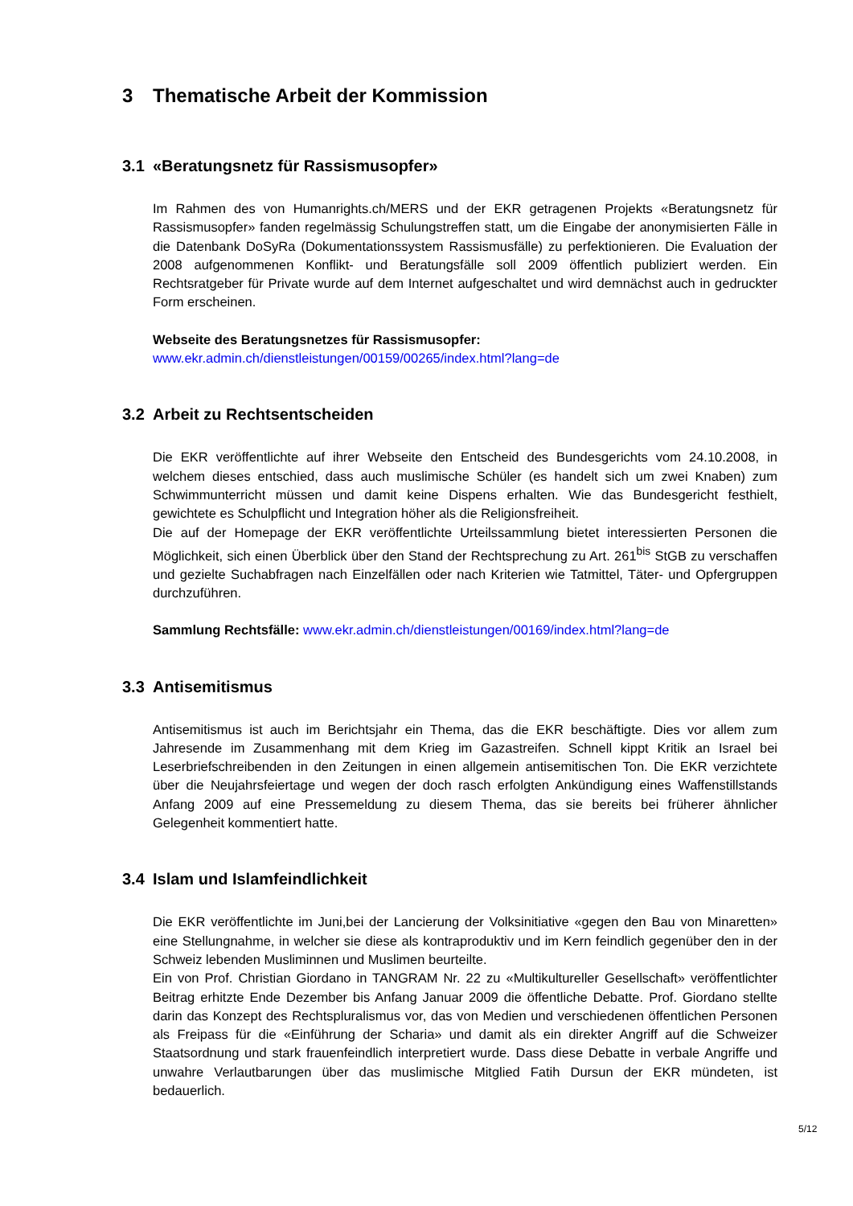3 Thematische Arbeit der Kommission
3.1 «Beratungsnetz für Rassismusopfer»
Im Rahmen des von Humanrights.ch/MERS und der EKR getragenen Projekts «Beratungsnetz für Rassismusopfer» fanden regelmässig Schulungstreffen statt, um die Eingabe der anonymisierten Fälle in die Datenbank DoSyRa (Dokumentationssystem Rassismusfälle) zu perfektionieren. Die Evaluation der 2008 aufgenommenen Konflikt- und Beratungsfälle soll 2009 öffentlich publiziert werden. Ein Rechtsratgeber für Private wurde auf dem Internet aufgeschaltet und wird demnächst auch in gedruckter Form erscheinen.
Webseite des Beratungsnetzes für Rassismusopfer:
www.ekr.admin.ch/dienstleistungen/00159/00265/index.html?lang=de
3.2 Arbeit zu Rechtsentscheiden
Die EKR veröffentlichte auf ihrer Webseite den Entscheid des Bundesgerichts vom 24.10.2008, in welchem dieses entschied, dass auch muslimische Schüler (es handelt sich um zwei Knaben) zum Schwimmunterricht müssen und damit keine Dispens erhalten. Wie das Bundesgericht festhielt, gewichtete es Schulpflicht und Integration höher als die Religionsfreiheit.
Die auf der Homepage der EKR veröffentlichte Urteilssammlung bietet interessierten Personen die Möglichkeit, sich einen Überblick über den Stand der Rechtsprechung zu Art. 261<sup>bis</sup> StGB zu verschaffen und gezielte Suchabfragen nach Einzelfällen oder nach Kriterien wie Tatmittel, Täter- und Opfergruppen durchzuführen.
Sammlung Rechtsfälle: www.ekr.admin.ch/dienstleistungen/00169/index.html?lang=de
3.3 Antisemitismus
Antisemitismus ist auch im Berichtsjahr ein Thema, das die EKR beschäftigte. Dies vor allem zum Jahresende im Zusammenhang mit dem Krieg im Gazastreifen. Schnell kippt Kritik an Israel bei Leserbriefschreibenden in den Zeitungen in einen allgemein antisemitischen Ton. Die EKR verzichtete über die Neujahrsfeiertage und wegen der doch rasch erfolgten Ankündigung eines Waffenstillstands Anfang 2009 auf eine Pressemeldung zu diesem Thema, das sie bereits bei früherer ähnlicher Gelegenheit kommentiert hatte.
3.4 Islam und Islamfeindlichkeit
Die EKR veröffentlichte im Juni,bei der Lancierung der Volksinitiative «gegen den Bau von Minaretten» eine Stellungnahme, in welcher sie diese als kontraproduktiv und im Kern feindlich gegenüber den in der Schweiz lebenden Musliminnen und Muslimen beurteilte.
Ein von Prof. Christian Giordano in TANGRAM Nr. 22 zu «Multikultureller Gesellschaft» veröffentlichter Beitrag erhitzte Ende Dezember bis Anfang Januar 2009 die öffentliche Debatte. Prof. Giordano stellte darin das Konzept des Rechtspluralismus vor, das von Medien und verschiedenen öffentlichen Personen als Freipass für die «Einführung der Scharia» und damit als ein direkter Angriff auf die Schweizer Staatsordnung und stark frauenfeindlich interpretiert wurde. Dass diese Debatte in verbale Angriffe und unwahre Verlautbarungen über das muslimische Mitglied Fatih Dursun der EKR mündeten, ist bedauerlich.
5/12